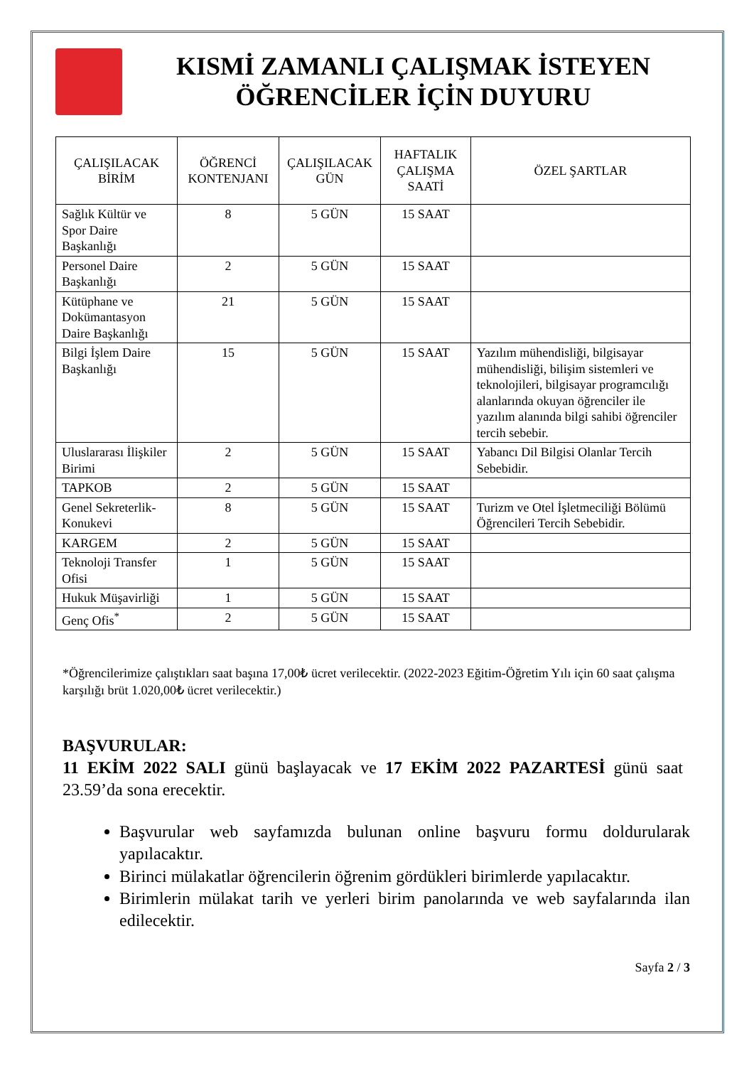KISMİ ZAMANLI ÇALIŞMAK İSTEYEN
ÖĞRENCİLER İÇİN DUYURU
| ÇALIŞILACAK BİRİM | ÖĞRENCİ KONTENJANI | ÇALIŞILACAK GÜN | HAFTALIK ÇALIŞMA SAATİ | ÖZEL ŞARTLAR |
| --- | --- | --- | --- | --- |
| Sağlık Kültür ve Spor Daire Başkanlığı | 8 | 5 GÜN | 15 SAAT | |
| Personel Daire Başkanlığı | 2 | 5 GÜN | 15 SAAT | |
| Kütüphane ve Dokümantasyon Daire Başkanlığı | 21 | 5 GÜN | 15 SAAT | |
| Bilgi İşlem Daire Başkanlığı | 15 | 5 GÜN | 15 SAAT | Yazılım mühendisliği, bilgisayar mühendisliği, bilişim sistemleri ve teknolojileri, bilgisayar programcılığı alanlarında okuyan öğrenciler ile yazılım alanında bilgi sahibi öğrenciler tercih sebebir. |
| Uluslararası İlişkiler Birimi | 2 | 5 GÜN | 15 SAAT | Yabancı Dil Bilgisi Olanlar Tercih Sebebidir. |
| TAPKOB | 2 | 5 GÜN | 15 SAAT | |
| Genel Sekreterlik-Konukevi | 8 | 5 GÜN | 15 SAAT | Turizm ve Otel İşletmeciliği Bölümü Öğrencileri Tercih Sebebidir. |
| KARGEM | 2 | 5 GÜN | 15 SAAT | |
| Teknoloji Transfer Ofisi | 1 | 5 GÜN | 15 SAAT | |
| Hukuk Müşavirliği | 1 | 5 GÜN | 15 SAAT | |
| Genç Ofis<sup>*</sup> | 2 | 5 GÜN | 15 SAAT | |
*Öğrencilerimize çalıştıkları saat başına 17,00₺ ücret verilecektir. (2022-2023 Eğitim-Öğretim Yılı için 60 saat çalışma karşılığı brüt 1.020,00₺ ücret verilecektir.)
BAŞVURULAR:
11 EKİM 2022 SALI günü başlayacak ve 17 EKİM 2022 PAZARTESİ günü saat 23.59’da sona erecektir.
Başvurular web sayfamızda bulunan online başvuru formu doldurularak yapılacaktır.
Birinci mülakatlar öğrencilerin öğrenim gördükleri birimlerde yapılacaktır.
Birimlerin mülakat tarih ve yerleri birim panolarında ve web sayfalarında ilan edilecektir.
Sayfa 2 / 3